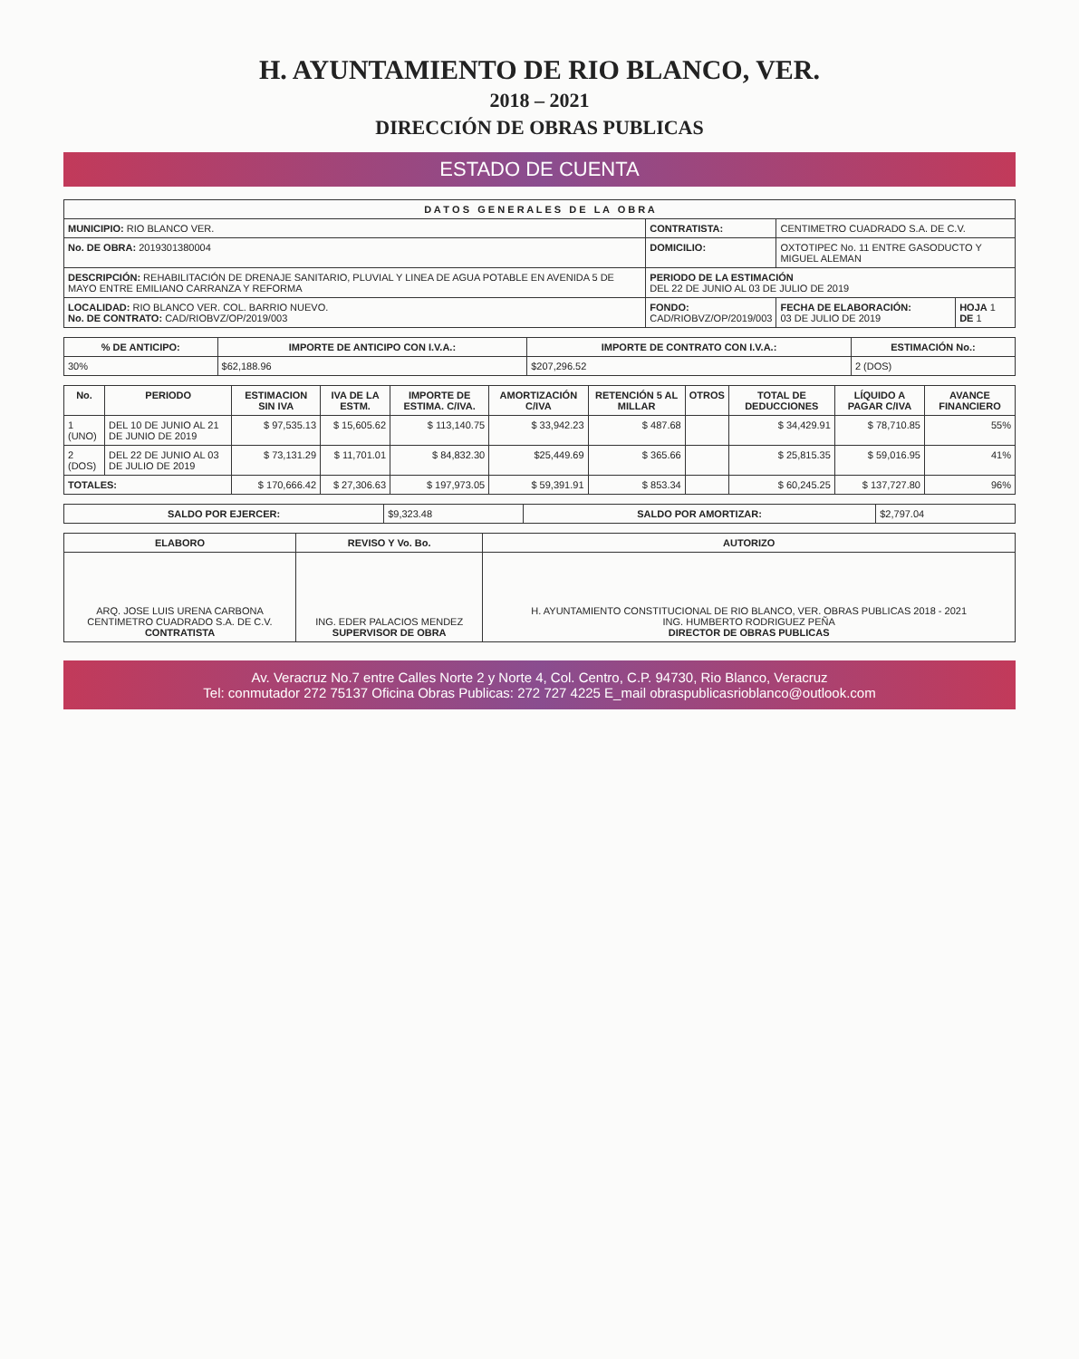H. AYUNTAMIENTO DE RIO BLANCO, VER.
2018 – 2021
DIRECCIÓN DE OBRAS PUBLICAS
ESTADO DE CUENTA
| D A T O S G E N E R A L E S D E L A O B R A | | | |
| --- | --- | --- | --- |
| MUNICIPIO: RIO BLANCO VER. | CONTRATISTA: | CENTIMETRO CUADRADO S.A. DE C.V. | |
| No. DE OBRA: 2019301380004 | DOMICILIO: | OXTOTIPEC No. 11 ENTRE GASODUCTO Y MIGUEL ALEMAN | |
| DESCRIPCIÓN: REHABILITACIÓN DE DRENAJE SANITARIO, PLUVIAL Y LINEA DE AGUA POTABLE EN AVENIDA 5 DE MAYO ENTRE EMILIANO CARRANZA Y REFORMA | PERIODO DE LA ESTIMACIÓN DEL 22 DE JUNIO AL 03 DE JULIO DE 2019 | | |
| LOCALIDAD: RIO BLANCO VER. COL. BARRIO NUEVO. No. DE CONTRATO: CAD/RIOBVZ/OP/2019/003 | FONDO: CAD/RIOBVZ/OP/2019/003 | FECHA DE ELABORACIÓN: 03 DE JULIO DE 2019 | HOJA 1 DE 1 |
| % DE ANTICIPO: | IMPORTE DE ANTICIPO CON I.V.A.: | IMPORTE DE CONTRATO CON I.V.A.: | ESTIMACIÓN No.: |
| --- | --- | --- | --- |
| 30% | $62,188.96 | $207,296.52 | 2 (DOS) |
| No. | PERIODO | ESTIMACION SIN IVA | IVA DE LA ESTM. | IMPORTE DE ESTIMA. C/IVA. | AMORTIZACIÓN C/IVA | RETENCIÓN 5 AL MILLAR | OTROS | TOTAL DE DEDUCCIONES | LÍQUIDO A PAGAR C/IVA | AVANCE FINANCIERO |
| --- | --- | --- | --- | --- | --- | --- | --- | --- | --- | --- |
| 1 (UNO) | DEL 10 DE JUNIO AL 21 DE JUNIO DE 2019 | $ 97,535.13 | $ 15,605.62 | $ 113,140.75 | $ 33,942.23 | $ 487.68 | | $ 34,429.91 | $ 78,710.85 | 55% |
| 2 (DOS) | DEL 22 DE JUNIO AL 03 DE JULIO DE 2019 | $ 73,131.29 | $ 11,701.01 | $ 84,832.30 | $25,449.69 | $ 365.66 | | $ 25,815.35 | $ 59,016.95 | 41% |
| TOTALES: | | $ 170,666.42 | $ 27,306.63 | $ 197,973.05 | $ 59,391.91 | $ 853.34 | | $ 60,245.25 | $ 137,727.80 | 96% |
| SALDO POR EJERCER: | $9,323.48 | SALDO POR AMORTIZAR: | $2,797.04 |
| ELABORO | REVISO Y Vo. Bo. | AUTORIZO |
| --- | --- | --- |
| ARQ. JOSE LUIS URENA CARBONA CENTIMETRO CUADRADO S.A. DE C.V. CONTRATISTA | ING. EDER PALACIOS MENDEZ SUPERVISOR DE OBRA | H. AYUNTAMIENTO CONSTITUCIONAL DE RIO BLANCO, VER. OBRAS PUBLICAS 2018 - 2021 ING. HUMBERTO RODRIGUEZ PEÑA DIRECTOR DE OBRAS PUBLICAS |
Av. Veracruz No.7 entre Calles Norte 2 y Norte 4, Col. Centro, C.P. 94730, Rio Blanco, Veracruz
Tel: conmutador 272 75137 Oficina Obras Publicas: 272 727 4225 E_mail obraspublicasrioblanco@outlook.com